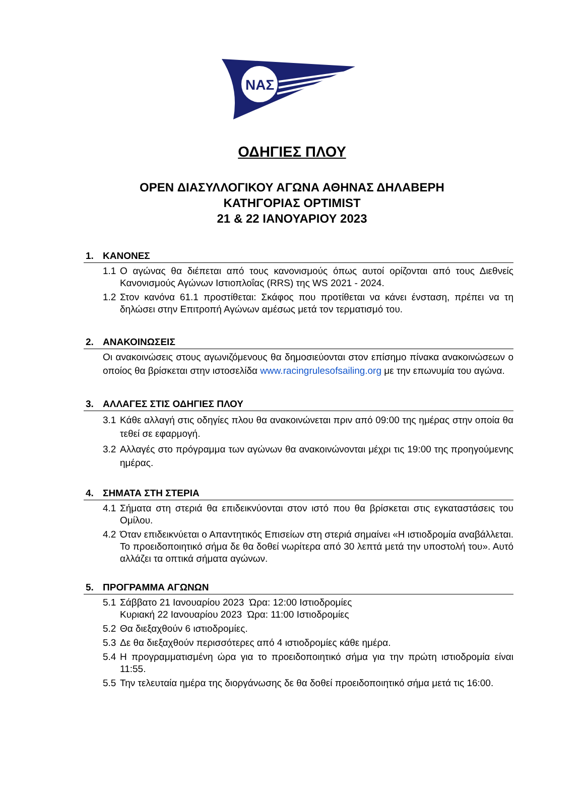ΝΑΣ
ΟΔΗΓΙΕΣ ΠΛΟΥ
OPEN ΔΙΑΣΥΛΛΟΓΙΚΟΥ ΑΓΩΝΑ ΑΘΗΝΑΣ ΔΗΛΑΒΕΡΗ
ΚΑΤΗΓΟΡΙΑΣ OPTIMIST
21 & 22 ΙΑΝΟΥΑΡΙΟΥ 2023
1. ΚΑΝΟΝΕΣ
1.1 Ο αγώνας θα διέπεται από τους κανονισμούς όπως αυτοί ορίζονται από τους Διεθνείς Κανονισμούς Αγώνων Ιστιοπλοΐας (RRS) της WS 2021 - 2024.
1.2 Στον κανόνα 61.1 προστίθεται: Σκάφος που προτίθεται να κάνει ένσταση, πρέπει να τη δηλώσει στην Επιτροπή Αγώνων αμέσως μετά τον τερματισμό του.
2. ΑΝΑΚΟΙΝΩΣΕΙΣ
Οι ανακοινώσεις στους αγωνιζόμενους θα δημοσιεύονται στον επίσημο πίνακα ανακοινώσεων ο οποίος θα βρίσκεται στην ιστοσελίδα www.racingrulesofsailing.org με την επωνυμία του αγώνα.
3. ΑΛΛΑΓΕΣ ΣΤΙΣ ΟΔΗΓΙΕΣ ΠΛΟΥ
3.1 Κάθε αλλαγή στις οδηγίες πλου θα ανακοινώνεται πριν από 09:00 της ημέρας στην οποία θα τεθεί σε εφαρμογή.
3.2 Αλλαγές στο πρόγραμμα των αγώνων θα ανακοινώνονται μέχρι τις 19:00 της προηγούμενης ημέρας.
4. ΣΗΜΑΤΑ ΣΤΗ ΣΤΕΡΙΑ
4.1 Σήματα στη στεριά θα επιδεικνύονται στον ιστό που θα βρίσκεται στις εγκαταστάσεις του Ομίλου.
4.2 Όταν επιδεικνύεται ο Απαντητικός Επισείων στη στεριά σημαίνει «Η ιστιοδρομία αναβάλλεται. Το προειδοποιητικό σήμα δε θα δοθεί νωρίτερα από 30 λεπτά μετά την υποστολή του». Αυτό αλλάζει τα οπτικά σήματα αγώνων.
5. ΠΡΟΓΡΑΜΜΑ ΑΓΩΝΩΝ
5.1 Σάββατο 21 Ιανουαρίου 2023 Ώρα: 12:00 Ιστιοδρομίες
Κυριακή 22 Ιανουαρίου 2023 Ώρα: 11:00 Ιστιοδρομίες
5.2 Θα διεξαχθούν 6 ιστιοδρομίες.
5.3 Δε θα διεξαχθούν περισσότερες από 4 ιστιοδρομίες κάθε ημέρα.
5.4 Η προγραμματισμένη ώρα για το προειδοποιητικό σήμα για την πρώτη ιστιοδρομία είναι 11:55.
5.5 Την τελευταία ημέρα της διοργάνωσης δε θα δοθεί προειδοποιητικό σήμα μετά τις 16:00.